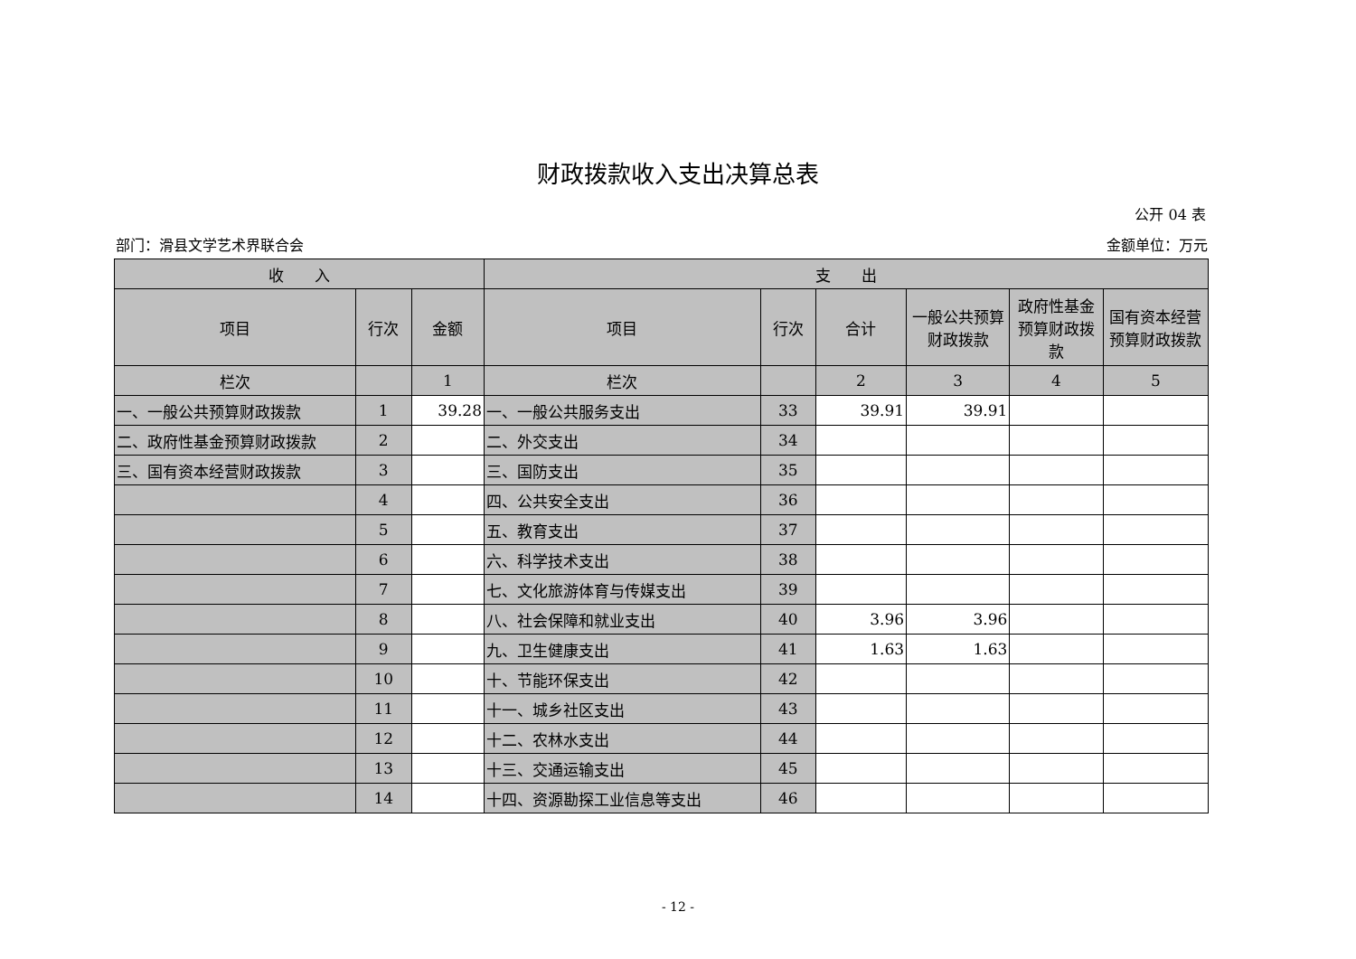财政拨款收入支出决算总表
公开 04 表
部门：滑县文学艺术界联合会 金额单位：万元
| 收 入 | | | 支 出 | | | | | |
| --- | --- | --- | --- | --- | --- | --- | --- | --- |
| 项目 | 行次 | 金额 | 项目 | 行次 | 合计 | 一般公共预算财政拨款 | 政府性基金预算财政拨款 | 国有资本经营预算财政拨款 |
| 栏次 | | 1 | 栏次 | | 2 | 3 | 4 | 5 |
| 一、一般公共预算财政拨款 | 1 | 39.28 | 一、一般公共服务支出 | 33 | 39.91 | 39.91 | | |
| 二、政府性基金预算财政拨款 | 2 | | 二、外交支出 | 34 | | | | |
| 三、国有资本经营财政拨款 | 3 | | 三、国防支出 | 35 | | | | |
| | 4 | | 四、公共安全支出 | 36 | | | | |
| | 5 | | 五、教育支出 | 37 | | | | |
| | 6 | | 六、科学技术支出 | 38 | | | | |
| | 7 | | 七、文化旅游体育与传媒支出 | 39 | | | | |
| | 8 | | 八、社会保障和就业支出 | 40 | 3.96 | 3.96 | | |
| | 9 | | 九、卫生健康支出 | 41 | 1.63 | 1.63 | | |
| | 10 | | 十、节能环保支出 | 42 | | | | |
| | 11 | | 十一、城乡社区支出 | 43 | | | | |
| | 12 | | 十二、农林水支出 | 44 | | | | |
| | 13 | | 十三、交通运输支出 | 45 | | | | |
| | 14 | | 十四、资源勘探工业信息等支出 | 46 | | | | |
- 12 -